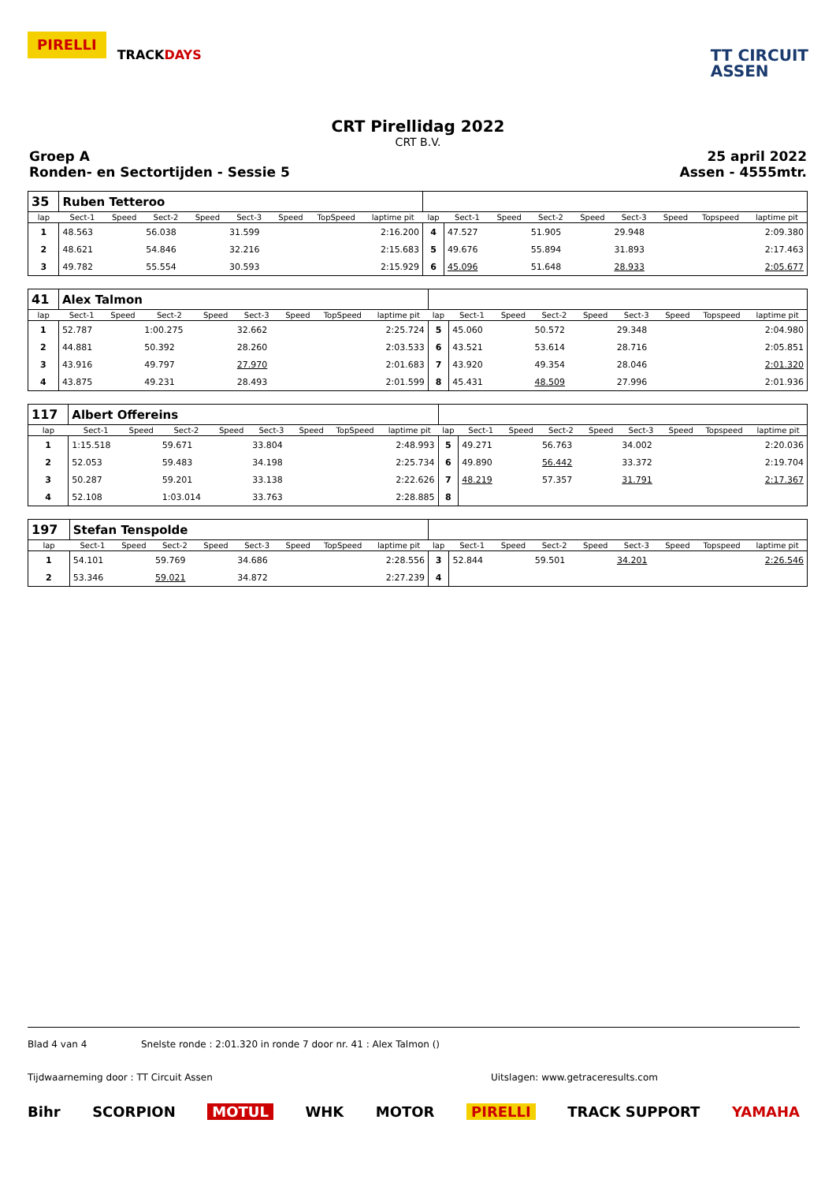PIRELLI TRACKDAYS
TT CIRCUIT
ASSEN
CRT Pirellidag 2022
CRT B.V.
Groep A
Ronden- en Sectortijden - Sessie 5
25 april 2022
Assen - 4555mtr.
| 35 | Ruben Tetteroo | | | | | | | | | | | | | | | | |
| lap | Sect-1 | Speed | Sect-2 | Speed | Sect-3 | Speed | TopSpeed | laptime pit | lap | Sect-1 | Speed | Sect-2 | Speed | Sect-3 | Speed | Topspeed | laptime pit |
| 1 | 48.563 | | 56.038 | | 31.599 | | | 2:16.200 | 4 | 47.527 | | 51.905 | | 29.948 | | | 2:09.380 |
| 2 | 48.621 | | 54.846 | | 32.216 | | | 2:15.683 | 5 | 49.676 | | 55.894 | | 31.893 | | | 2:17.463 |
| 3 | 49.782 | | 55.554 | | 30.593 | | | 2:15.929 | 6 | 45.096 | | 51.648 | | 28.933 | | | 2:05.677 |
| 41 | Alex Talmon | | | | | | | | | | | | | | | | |
| lap | Sect-1 | Speed | Sect-2 | Speed | Sect-3 | Speed | TopSpeed | laptime pit | lap | Sect-1 | Speed | Sect-2 | Speed | Sect-3 | Speed | Topspeed | laptime pit |
| 1 | 52.787 | | 1:00.275 | | 32.662 | | | 2:25.724 | 5 | 45.060 | | 50.572 | | 29.348 | | | 2:04.980 |
| 2 | 44.881 | | 50.392 | | 28.260 | | | 2:03.533 | 6 | 43.521 | | 53.614 | | 28.716 | | | 2:05.851 |
| 3 | 43.916 | | 49.797 | | 27.970 | | | 2:01.683 | 7 | 43.920 | | 49.354 | | 28.046 | | | 2:01.320 |
| 4 | 43.875 | | 49.231 | | 28.493 | | | 2:01.599 | 8 | 45.431 | | 48.509 | | 27.996 | | | 2:01.936 |
| 117 | Albert Offereins | | | | | | | | | | | | | | | | |
| lap | Sect-1 | Speed | Sect-2 | Speed | Sect-3 | Speed | TopSpeed | laptime pit | lap | Sect-1 | Speed | Sect-2 | Speed | Sect-3 | Speed | Topspeed | laptime pit |
| 1 | 1:15.518 | | 59.671 | | 33.804 | | | 2:48.993 | 5 | 49.271 | | 56.763 | | 34.002 | | | 2:20.036 |
| 2 | 52.053 | | 59.483 | | 34.198 | | | 2:25.734 | 6 | 49.890 | | 56.442 | | 33.372 | | | 2:19.704 |
| 3 | 50.287 | | 59.201 | | 33.138 | | | 2:22.626 | 7 | 48.219 | | 57.357 | | 31.791 | | | 2:17.367 |
| 4 | 52.108 | | 1:03.014 | | 33.763 | | | 2:28.885 | 8 | | | | | | | | |
| 197 | Stefan Tenspolde | | | | | | | | | | | | | | | | |
| lap | Sect-1 | Speed | Sect-2 | Speed | Sect-3 | Speed | TopSpeed | laptime pit | lap | Sect-1 | Speed | Sect-2 | Speed | Sect-3 | Speed | Topspeed | laptime pit |
| 1 | 54.101 | | 59.769 | | 34.686 | | | 2:28.556 | 3 | 52.844 | | 59.501 | | 34.201 | | | 2:26.546 |
| 2 | 53.346 | | 59.021 | | 34.872 | | | 2:27.239 | 4 | | | | | | | | |
Blad 4 van 4 Snelste ronde : 2:01.320 in ronde 7 door nr. 41 : Alex Talmon ()
Tijdwaarneming door : TT Circuit Assen Uitslagen: www.getraceresults.com
Bihr SCORPION MOTUL WHK MOTOR PIRELLI TRACK SUPPORT YAMAHA